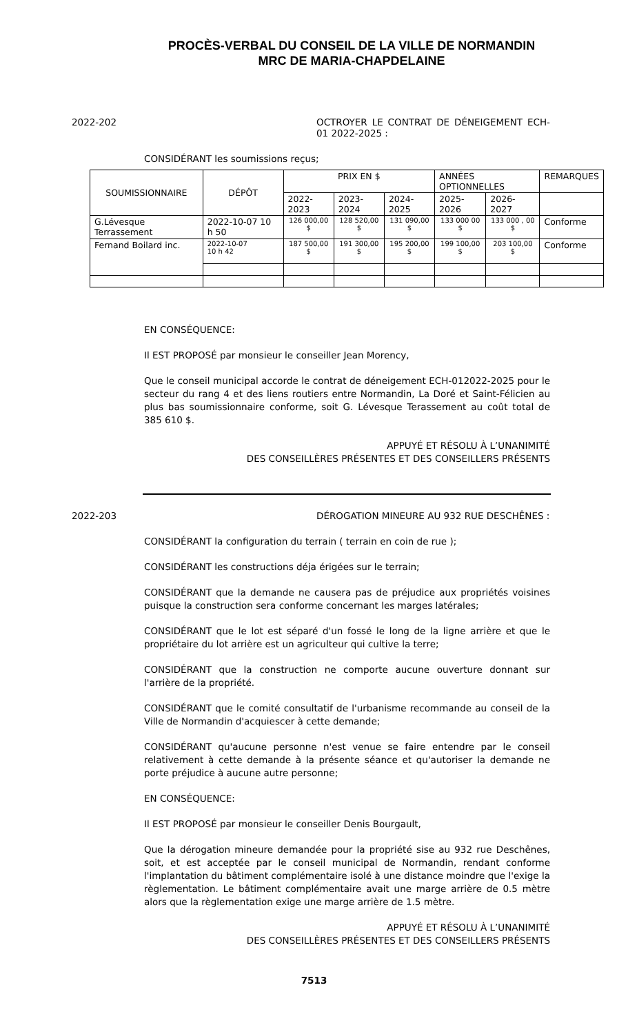PROCÈS-VERBAL DU CONSEIL DE LA VILLE DE NORMANDIN
MRC DE MARIA-CHAPDELAINE
2022-202 OCTROYER LE CONTRAT DE DÉNEIGEMENT ECH-01 2022-2025 :
CONSIDÉRANT les soumissions reçus;
| SOUMISSIONNAIRE | DÉPÔT | PRIX EN $ | | | ANNÉES OPTIONNELLES | | REMARQUES |
| --- | --- | --- | --- | --- | --- | --- | --- |
| | | 2022-2023 | 2023-2024 | 2024-2025 | 2025-2026 | 2026-2027 | |
| G.Lévesque Terrassement | 2022-10-07 10 h 50 | 126 000,00 $ | 128 520,00 $ | 131 090,00 $ | 133 000 00 $ | 133 000 , 00 $ | Conforme |
| Fernand Boilard inc. | 2022-10-07 10 h 42 | 187 500,00 $ | 191 300,00 $ | 195 200,00 $ | 199 100,00 $ | 203 100,00 $ | Conforme |
EN CONSÉQUENCE:
Il EST PROPOSÉ par monsieur le conseiller Jean Morency,
Que le conseil municipal accorde le contrat de déneigement ECH-012022-2025 pour le secteur du rang 4 et des liens routiers entre Normandin, La Doré et Saint-Félicien au plus bas soumissionnaire conforme, soit G. Lévesque Terassement au coût total de 385 610 $.
APPUYÉ ET RÉSOLU À L’UNANIMITÉ
DES CONSEILLÈRES PRÉSENTES ET DES CONSEILLERS PRÉSENTS
2022-203 DÉROGATION MINEURE AU 932 RUE DESCHÊNES :
CONSIDÉRANT la configuration du terrain ( terrain en coin de rue );
CONSIDÉRANT les constructions déja érigées sur le terrain;
CONSIDÉRANT que la demande ne causera pas de préjudice aux propriétés voisines puisque la construction sera conforme concernant les marges latérales;
CONSIDÉRANT que le lot est séparé d'un fossé le long de la ligne arrière et que le propriétaire du lot arrière est un agriculteur qui cultive la terre;
CONSIDÉRANT que la construction ne comporte aucune ouverture donnant sur l'arrière de la propriété.
CONSIDÉRANT que le comité consultatif de l'urbanisme recommande au conseil de la Ville de Normandin d'acquiescer à cette demande;
CONSIDÉRANT qu'aucune personne n'est venue se faire entendre par le conseil relativement à cette demande à la présente séance et qu'autoriser la demande ne porte préjudice à aucune autre personne;
EN CONSÉQUENCE:
Il EST PROPOSÉ par monsieur le conseiller Denis Bourgault,
Que la dérogation mineure demandée pour la propriété sise au 932 rue Deschênes, soit, et est acceptée par le conseil municipal de Normandin, rendant conforme l'implantation du bâtiment complémentaire isolé à une distance moindre que l'exige la règlementation. Le bâtiment complémentaire avait une marge arrière de 0.5 mètre alors que la règlementation exige une marge arrière de 1.5 mètre.
APPUYÉ ET RÉSOLU À L’UNANIMITÉ
DES CONSEILLÈRES PRÉSENTES ET DES CONSEILLERS PRÉSENTS
7513